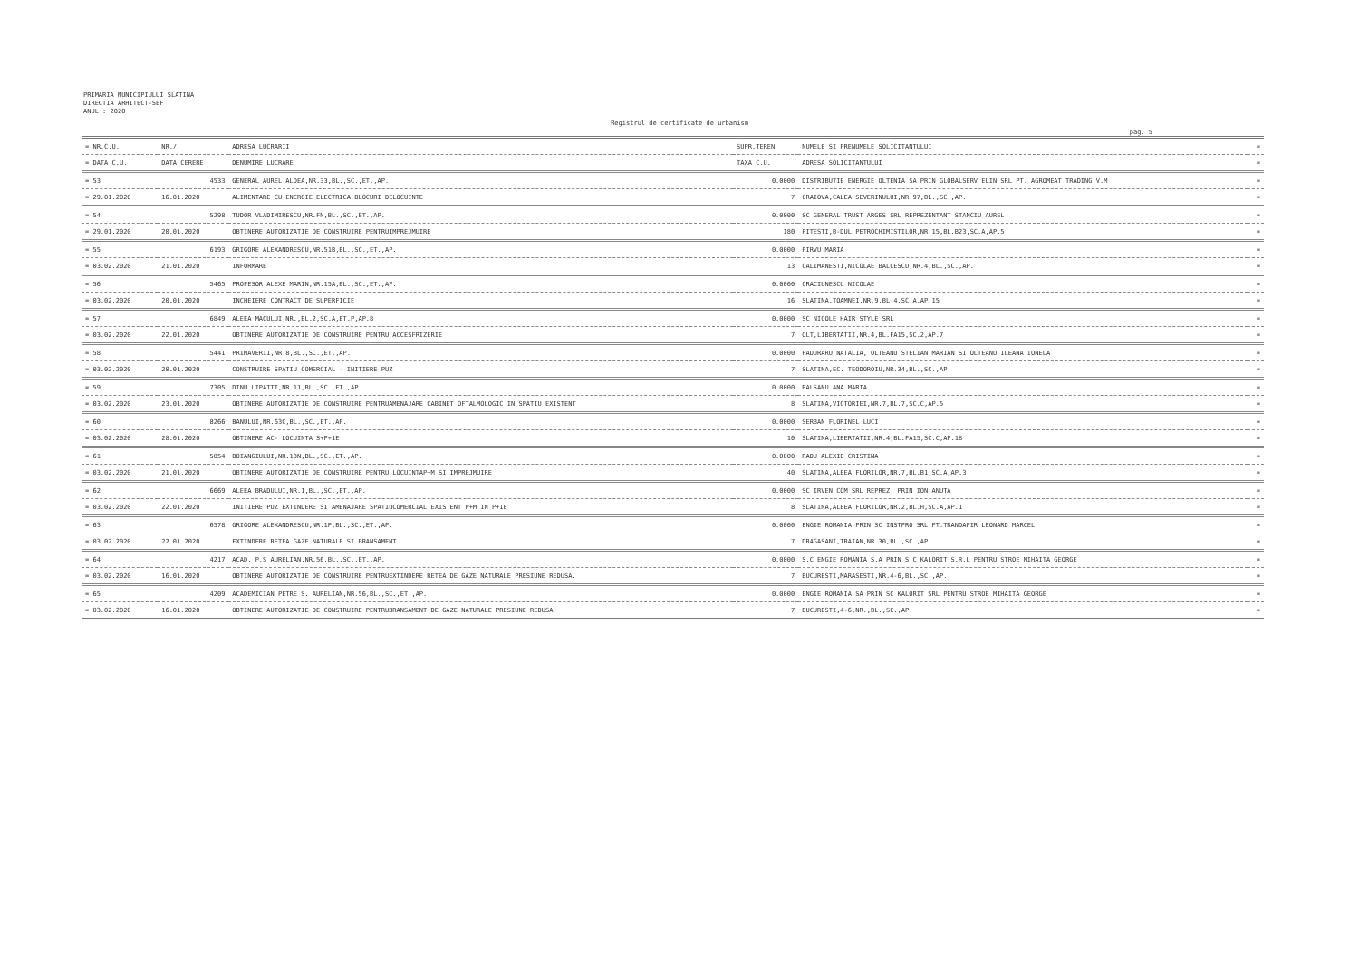PRIMARIA MUNICIPIULUI SLATINA
DIRECTIA ARHITECT-SEF
ANUL : 2020
Registrul de certificate de urbanism
pag. 5
| = NR.C.U. | NR./ | ADRESA LUCRARII | SUPR.TEREN | NUMELE SI PRENUMELE SOLICITANTULUI | = |
| --- | --- | --- | --- | --- | --- |
| = DATA C.U. | DATA CERERE | DENUMIRE LUCRARE | TAXA C.U. | ADRESA SOLICITANTULUI | = |
| = 53 | 4533 | GENERAL AUREL ALDEA,NR.33,BL.,SC.,ET.,AP. | 0.0000 | DISTRIBUTIE ENERGIE OLTENIA SA PRIN GLOBALSERV ELIN SRL PT. AGROMEAT TRADING V.M | = |
| = 29.01.2020 | 16.01.2020 | ALIMENTARE CU ENERGIE ELECTRICA BLOCURI DELOCUINTE | 7 | CRAIOVA,CALEA SEVERINULUI,NR.97,BL.,SC.,AP. | = |
| = 54 | 5298 | TUDOR VLADIMIRESCU,NR.FN,BL.,SC.,ET.,AP. | 0.0000 | SC GENERAL TRUST ARGES SRL REPREZENTANT STANCIU AUREL | = |
| = 29.01.2020 | 20.01.2020 | OBTINERE AUTORIZATIE DE CONSTRUIRE PENTRUIMPREJMUIRE | 180 | PITESTI,B-DUL PETROCHIMISTILOR,NR.15,BL.B23,SC.A,AP.5 | = |
| = 55 | 6193 | GRIGORE ALEXANDRESCU,NR.51B,BL.,SC.,ET.,AP. | 0.0000 | PIRVU MARIA | = |
| = 03.02.2020 | 21.01.2020 | INFORMARE | 13 | CALIMANESTI,NICOLAE BALCESCU,NR.4,BL.,SC.,AP. | = |
| = 56 | 5465 | PROFESOR ALEXE MARIN,NR.15A,BL.,SC.,ET.,AP. | 0.0000 | CRACIUNESCU NICOLAE | = |
| = 03.02.2020 | 20.01.2020 | INCHEIERE CONTRACT DE SUPERFICIE | 16 | SLATINA,TOAMNEI,NR.9,BL.4,SC.A,AP.15 | = |
| = 57 | 6849 | ALEEA MACULUI,NR.,BL.2,SC.A,ET.P,AP.8 | 0.0000 | SC NICOLE HAIR STYLE SRL | = |
| = 03.02.2020 | 22.01.2020 | OBTINERE AUTORIZATIE DE CONSTRUIRE PENTRU ACCESFRIZERIE | 7 | OLT,LIBERTATII,NR.4,BL.FA15,SC.2,AP.7 | = |
| = 58 | 5441 | PRIMAVERII,NR.8,BL.,SC.,ET.,AP. | 0.0000 | PADURARU NATALIA, OLTEANU STELIAN MARIAN SI OLTEANU ILEANA IONELA | = |
| = 03.02.2020 | 20.01.2020 | CONSTRUIRE SPATIU COMERCIAL - INITIERE PUZ | 7 | SLATINA,EC. TEODOROIU,NR.34,BL.,SC.,AP. | = |
| = 59 | 7305 | DINU LIPATTI,NR.11,BL.,SC.,ET.,AP. | 0.0000 | BALSANU ANA MARIA | = |
| = 03.02.2020 | 23.01.2020 | OBTINERE AUTORIZATIE DE CONSTRUIRE PENTRUAMENAJARE CABINET OFTALMOLOGIC IN SPATIU EXISTENT | 8 | SLATINA,VICTORIEI,NR.7,BL.7,SC.C,AP.5 | = |
| = 60 | 8266 | BANULUI,NR.63C,BL.,SC.,ET.,AP. | 0.0000 | SERBAN FLORINEL LUCI | = |
| = 03.02.2020 | 28.01.2020 | OBTINERE AC- LOCUINTA S+P+1E | 10 | SLATINA,LIBERTATII,NR.4,BL.FA15,SC.C,AP.18 | = |
| = 61 | 5854 | BOIANGIULUI,NR.13N,BL.,SC.,ET.,AP. | 0.0000 | RADU ALEXIE CRISTINA | = |
| = 03.02.2020 | 21.01.2020 | OBTINERE AUTORIZATIE DE CONSTRUIRE PENTRU LOCUINTAP+M SI IMPREJMUIRE | 40 | SLATINA,ALEEA FLORILOR,NR.7,BL.B1,SC.A,AP.3 | = |
| = 62 | 6669 | ALEEA BRADULUI,NR.1,BL.,SC.,ET.,AP. | 0.0000 | SC IRVEN COM SRL REPREZ. PRIN ION ANUTA | = |
| = 03.02.2020 | 22.01.2020 | INITIERE PUZ EXTINDERE SI AMENAJARE SPATIUCOMERCIAL EXISTENT P+M IN P+1E | 8 | SLATINA,ALEEA FLORILOR,NR.2,BL.H,SC.A,AP.1 | = |
| = 63 | 6578 | GRIGORE ALEXANDRESCU,NR.1P,BL.,SC.,ET.,AP. | 0.0000 | ENGIE ROMANIA PRIN SC INSTPRO SRL PT.TRANDAFIR LEONARD MARCEL | = |
| = 03.02.2020 | 22.01.2020 | EXTINDERE RETEA GAZE NATURALE SI BRANSAMENT | 7 | DRAGASANI,TRAIAN,NR.30,BL.,SC.,AP. | = |
| = 64 | 4217 | ACAD. P.S AURELIAN,NR.56,BL.,SC.,ET.,AP. | 0.0000 | S.C ENGIE ROMANIA S.A PRIN S.C KALORIT S.R.L PENTRU STROE MIHAITA GEORGE | = |
| = 03.02.2020 | 16.01.2020 | OBTINERE AUTORIZATIE DE CONSTRUIRE PENTRUEXTINDERE RETEA DE GAZE NATURALE PRESIUNE REDUSA. | 7 | BUCURESTI,MARASESTI,NR.4-6,BL.,SC.,AP. | = |
| = 65 | 4209 | ACADEMICIAN PETRE S. AURELIAN,NR.56,BL.,SC.,ET.,AP. | 0.0000 | ENGIE ROMANIA SA PRIN SC KALORIT SRL PENTRU STROE MIHAITA GEORGE | = |
| = 03.02.2020 | 16.01.2020 | OBTINERE AUTORIZATIE DE CONSTRUIRE PENTRUBRANSAMENT DE GAZE NATURALE PRESIUNE REDUSA | 7 | BUCURESTI,4-6,NR.,BL.,SC.,AP. | = |